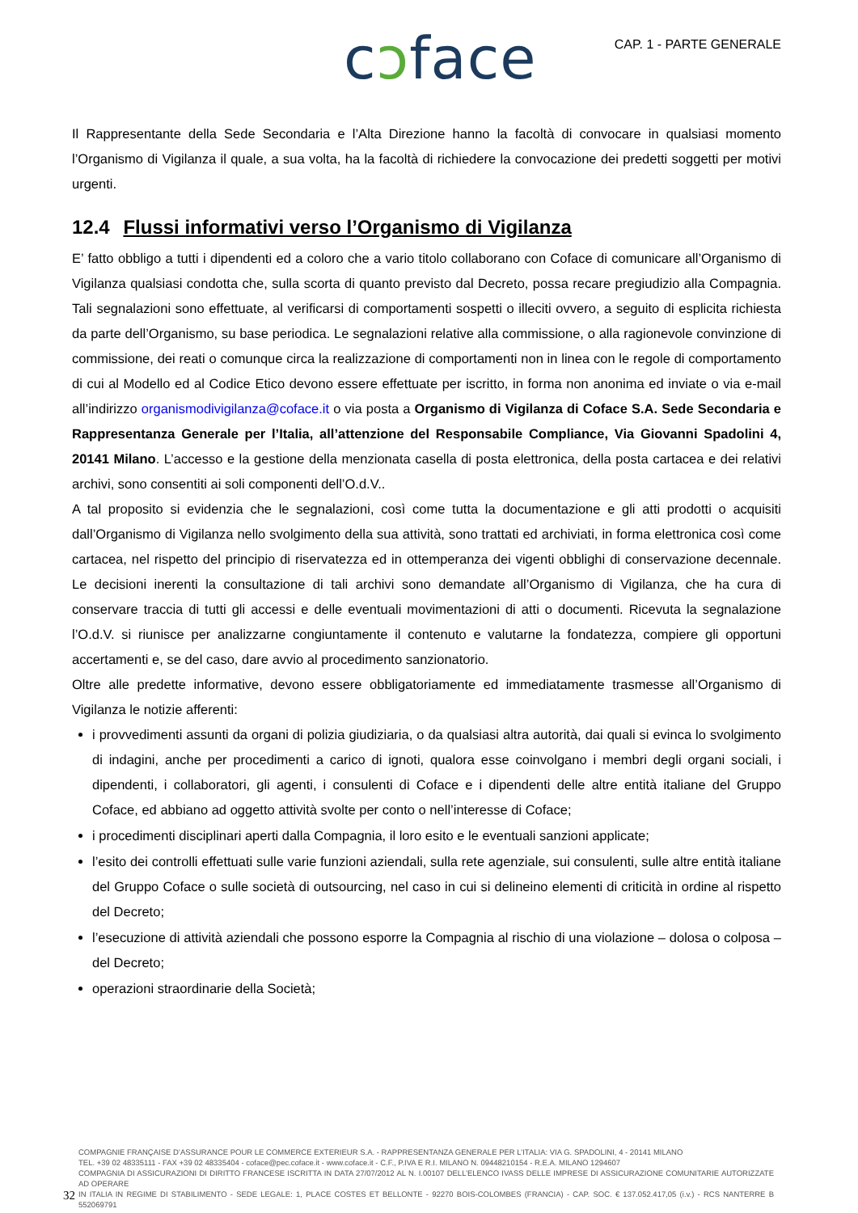cɔface CAP. 1 - PARTE GENERALE
Il Rappresentante della Sede Secondaria e l’Alta Direzione hanno la facoltà di convocare in qualsiasi momento l’Organismo di Vigilanza il quale, a sua volta, ha la facoltà di richiedere la convocazione dei predetti soggetti per motivi urgenti.
12.4 Flussi informativi verso l’Organismo di Vigilanza
E’ fatto obbligo a tutti i dipendenti ed a coloro che a vario titolo collaborano con Coface di comunicare all’Organismo di Vigilanza qualsiasi condotta che, sulla scorta di quanto previsto dal Decreto, possa recare pregiudizio alla Compagnia. Tali segnalazioni sono effettuate, al verificarsi di comportamenti sospetti o illeciti ovvero, a seguito di esplicita richiesta da parte dell’Organismo, su base periodica. Le segnalazioni relative alla commissione, o alla ragionevole convinzione di commissione, dei reati o comunque circa la realizzazione di comportamenti non in linea con le regole di comportamento di cui al Modello ed al Codice Etico devono essere effettuate per iscritto, in forma non anonima ed inviate o via e-mail all’indirizzo organismodivigilanza@coface.it o via posta a Organismo di Vigilanza di Coface S.A. Sede Secondaria e Rappresentanza Generale per l’Italia, all’attenzione del Responsabile Compliance, Via Giovanni Spadolini 4, 20141 Milano. L’accesso e la gestione della menzionata casella di posta elettronica, della posta cartacea e dei relativi archivi, sono consentiti ai soli componenti dell’O.d.V..
A tal proposito si evidenzia che le segnalazioni, così come tutta la documentazione e gli atti prodotti o acquisiti dall’Organismo di Vigilanza nello svolgimento della sua attività, sono trattati ed archiviati, in forma elettronica così come cartacea, nel rispetto del principio di riservatezza ed in ottemperanza dei vigenti obblighi di conservazione decennale. Le decisioni inerenti la consultazione di tali archivi sono demandate all’Organismo di Vigilanza, che ha cura di conservare traccia di tutti gli accessi e delle eventuali movimentazioni di atti o documenti. Ricevuta la segnalazione l’O.d.V. si riunisce per analizzarne congiuntamente il contenuto e valutarne la fondatezza, compiere gli opportuni accertamenti e, se del caso, dare avvio al procedimento sanzionatorio.
Oltre alle predette informative, devono essere obbligatoriamente ed immediatamente trasmesse all’Organismo di Vigilanza le notizie afferenti:
i provvedimenti assunti da organi di polizia giudiziaria, o da qualsiasi altra autorità, dai quali si evinca lo svolgimento di indagini, anche per procedimenti a carico di ignoti, qualora esse coinvolgano i membri degli organi sociali, i dipendenti, i collaboratori, gli agenti, i consulenti di Coface e i dipendenti delle altre entità italiane del Gruppo Coface, ed abbiano ad oggetto attività svolte per conto o nell’interesse di Coface;
i procedimenti disciplinari aperti dalla Compagnia, il loro esito e le eventuali sanzioni applicate;
l’esito dei controlli effettuati sulle varie funzioni aziendali, sulla rete agenziale, sui consulenti, sulle altre entità italiane del Gruppo Coface o sulle società di outsourcing, nel caso in cui si delineino elementi di criticità in ordine al rispetto del Decreto;
l’esecuzione di attività aziendali che possono esporre la Compagnia al rischio di una violazione – dolosa o colposa – del Decreto;
operazioni straordinarie della Società;
COMPAGNIE FRANÇAISE D’ASSURANCE POUR LE COMMERCE EXTERIEUR S.A. - RAPPRESENTANZA GENERALE PER L’ITALIA: VIA G. SPADOLINI, 4 - 20141 MILANO
TEL. +39 02 48335111 - FAX +39 02 48335404 - coface@pec.coface.it - www.coface.it - C.F., P.IVA E R.I. MILANO N. 09448210154 - R.E.A. MILANO 1294607
COMPAGNIA DI ASSICURAZIONI DI DIRITTO FRANCESE ISCRITTA IN DATA 27/07/2012 AL N. I.00107 DELL’ELENCO IVASS DELLE IMPRESE DI ASSICURAZIONE COMUNITARIE AUTORIZZATE AD OPERARE
IN ITALIA IN REGIME DI STABILIMENTO - SEDE LEGALE: 1, PLACE COSTES ET BELLONTE - 92270 BOIS-COLOMBES (FRANCIA) - CAP. SOC. € 137.052.417,05 (i.v.) - RCS NANTERRE B 552069791
32